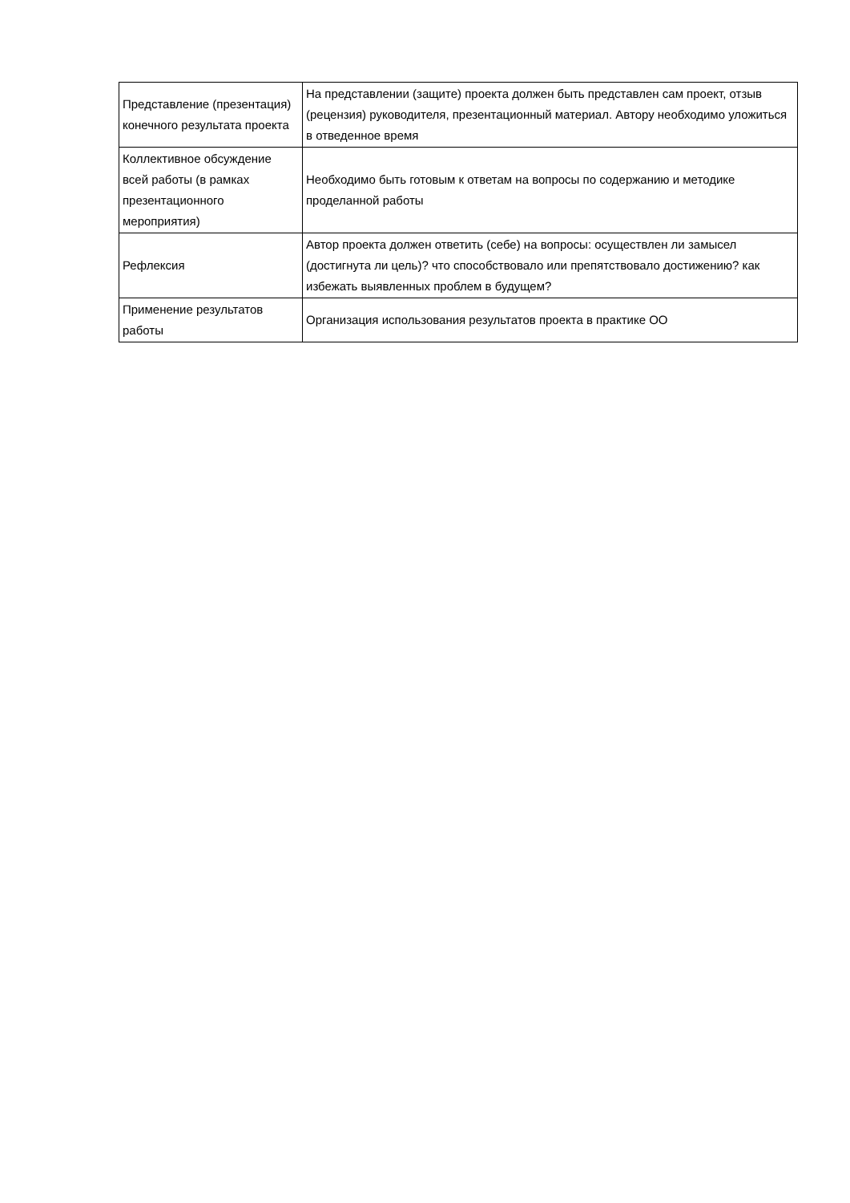| Представление (презентация) конечного результата проекта | На представлении (защите) проекта должен быть представлен сам проект, отзыв (рецензия) руководителя, презентационный материал. Автору необходимо уложиться в отведенное время |
| Коллективное обсуждение всей работы (в рамках презентационного мероприятия) | Необходимо быть готовым к ответам на вопросы по содержанию и методике проделанной работы |
| Рефлексия | Автор проекта должен ответить (себе) на вопросы: осуществлен ли замысел (достигнута ли цель)? что способствовало или препятствовало достижению? как избежать выявленных проблем в будущем? |
| Применение результатов работы | Организация использования результатов проекта в практике ОО |